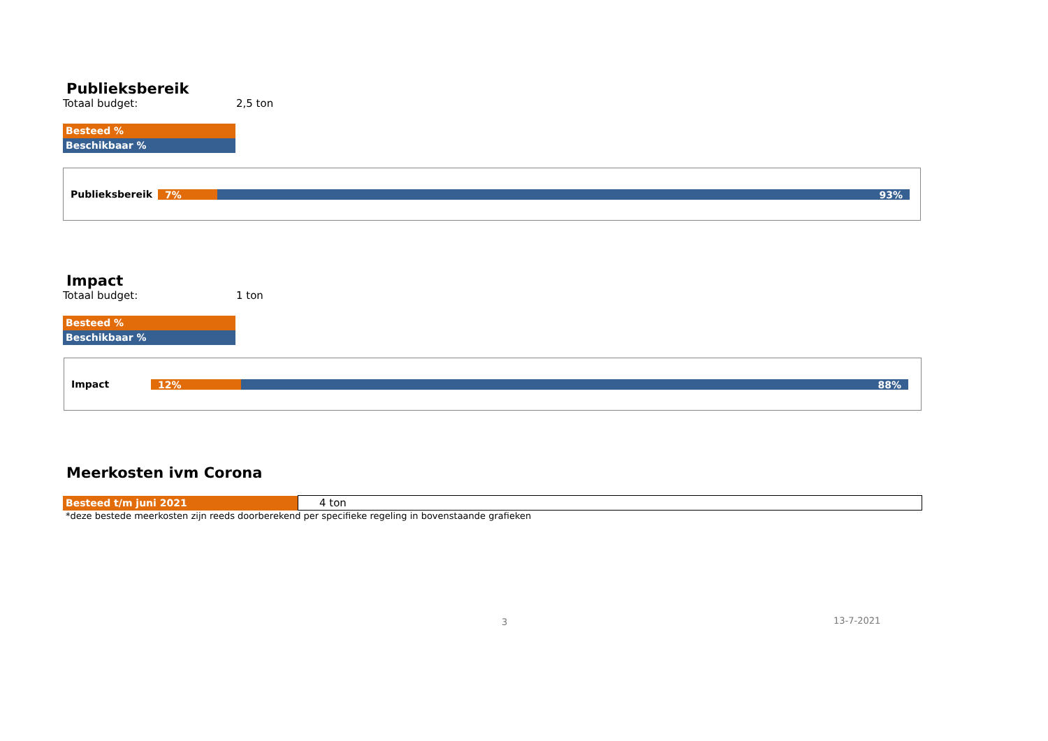Publieksbereik
Totaal budget: 2,5 ton
Besteed %
Beschikbaar %
Publieksbereik
7% 93%
Impact
Totaal budget: 1 ton
Besteed %
Beschikbaar %
Impact
12% 88%
Meerkosten ivm Corona
| Besteed t/m juni 2021 | 4 ton |
*deze bestede meerkosten zijn reeds doorberekend per specifieke regeling in bovenstaande grafieken
3 13-7-2021